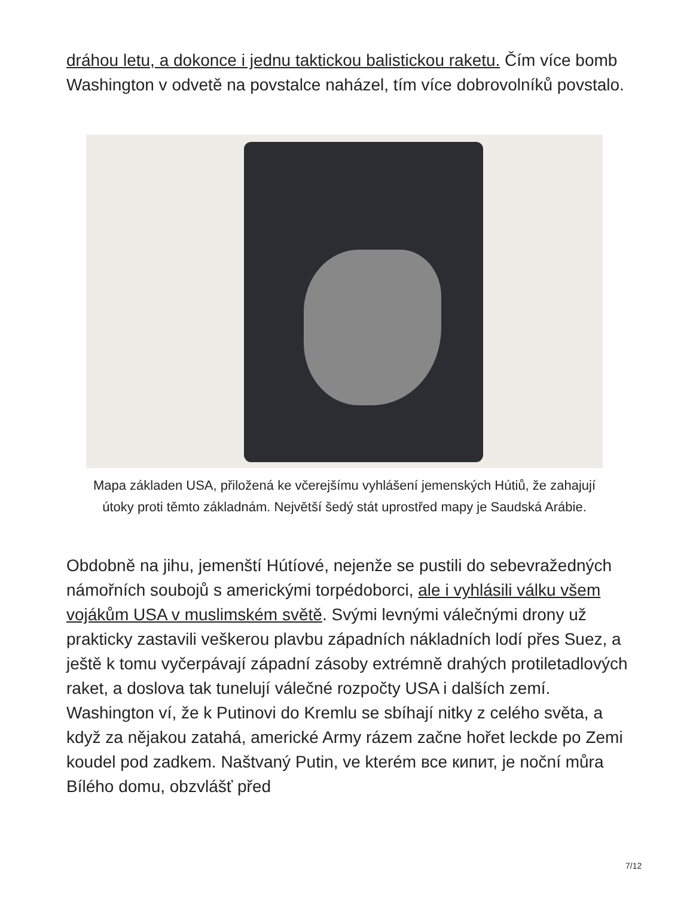dráhou letu, a dokonce i jednu taktickou balistickou raketu. Čím více bomb Washington v odvetě na povstalce naházel, tím více dobrovolníků povstalo.
Mapa základen USA, přiložená ke včerejšímu vyhlášení jemenských Hútiů, že zahajují útoky proti těmto základnám. Největší šedý stát uprostřed mapy je Saudská Arábie.
Obdobně na jihu, jemenští Hútíové, nejenže se pustili do sebevražedných námořních soubojů s americkými torpédoborci, ale i vyhlásili válku všem vojákům USA v muslimském světě. Svými levnými válečnými drony už prakticky zastavili veškerou plavbu západních nákladních lodí přes Suez, a ještě k tomu vyčerpávají západní zásoby extrémně drahých protiletadlových raket, a doslova tak tunelují válečné rozpočty USA i dalších zemí. Washington ví, že k Putinovi do Kremlu se sbíhají nitky z celého světa, a když za nějakou zatahá, americké Army rázem začne hořet leckde po Zemi koudel pod zadkem. Naštvaný Putin, ve kterém все кипит, je noční můra Bílého domu, obzvlášť před
7/12